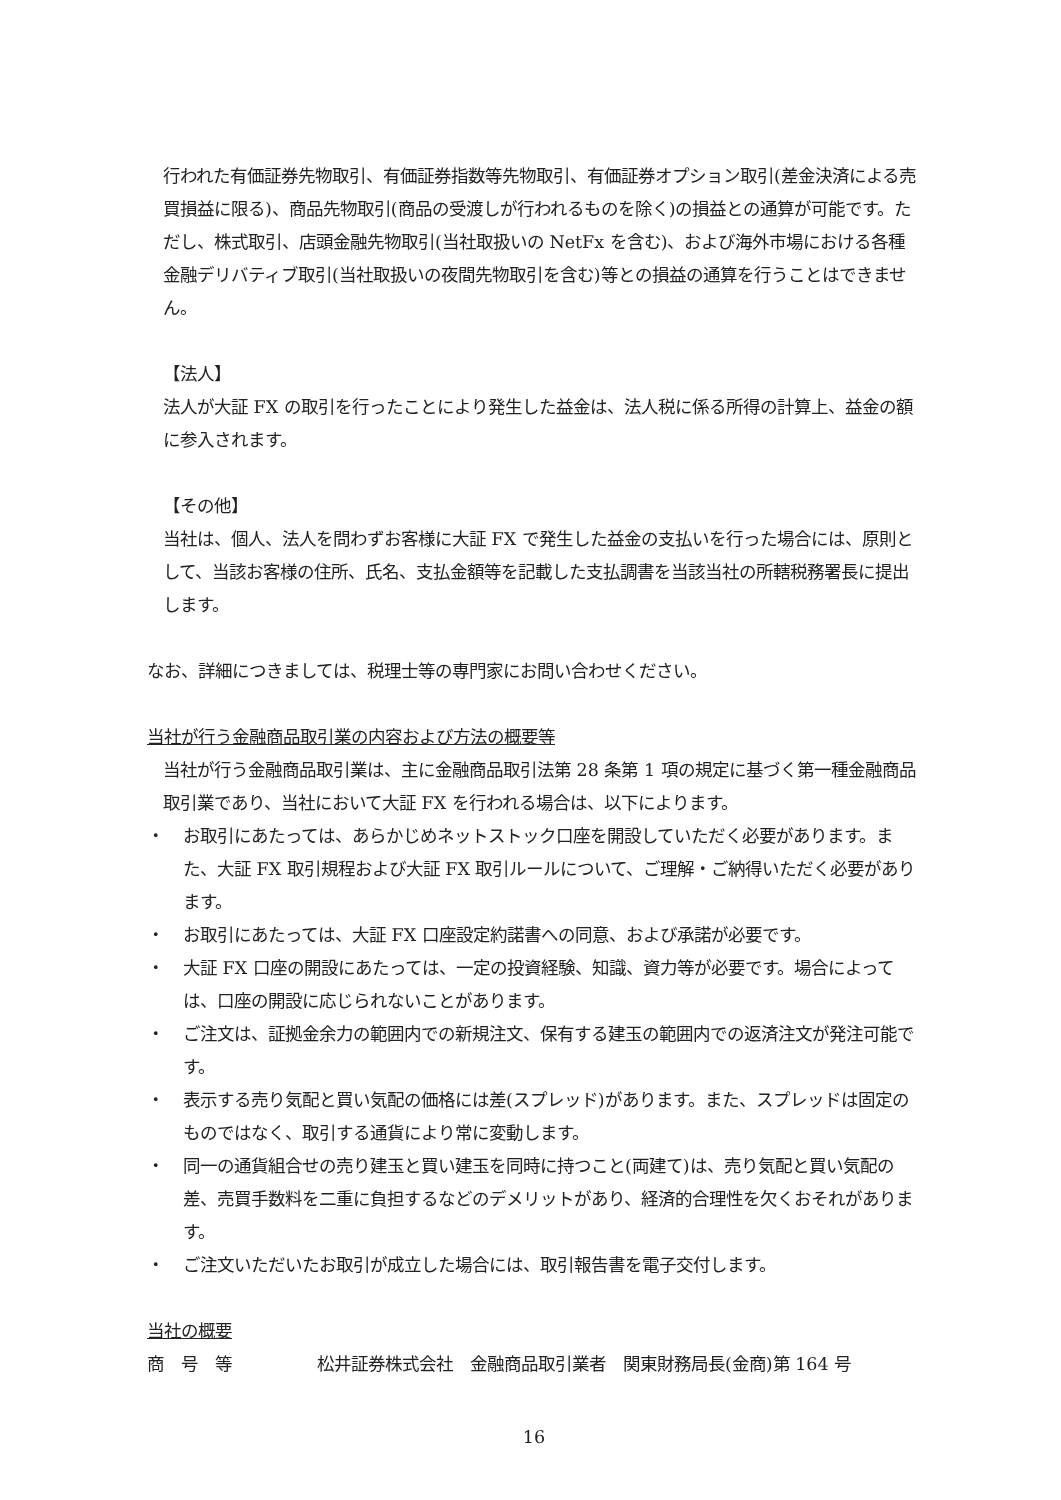行われた有価証券先物取引、有価証券指数等先物取引、有価証券オプション取引(差金決済による売買損益に限る)、商品先物取引(商品の受渡しが行われるものを除く)の損益との通算が可能です。ただし、株式取引、店頭金融先物取引(当社取扱いの NetFx を含む)、および海外市場における各種金融デリバティブ取引(当社取扱いの夜間先物取引を含む)等との損益の通算を行うことはできません。
【法人】
法人が大証 FX の取引を行ったことにより発生した益金は、法人税に係る所得の計算上、益金の額に参入されます。
【その他】
当社は、個人、法人を問わずお客様に大証 FX で発生した益金の支払いを行った場合には、原則として、当該お客様の住所、氏名、支払金額等を記載した支払調書を当該当社の所轄税務署長に提出します。
なお、詳細につきましては、税理士等の専門家にお問い合わせください。
当社が行う金融商品取引業の内容および方法の概要等
当社が行う金融商品取引業は、主に金融商品取引法第 28 条第 1 項の規定に基づく第一種金融商品取引業であり、当社において大証 FX を行われる場合は、以下によります。
・ お取引にあたっては、あらかじめネットストック口座を開設していただく必要があります。また、大証 FX 取引規程および大証 FX 取引ルールについて、ご理解・ご納得いただく必要があります。
・ お取引にあたっては、大証 FX 口座設定約諾書への同意、および承諾が必要です。
・ 大証 FX 口座の開設にあたっては、一定の投資経験、知識、資力等が必要です。場合によっては、口座の開設に応じられないことがあります。
・ ご注文は、証拠金余力の範囲内での新規注文、保有する建玉の範囲内での返済注文が発注可能です。
・ 表示する売り気配と買い気配の価格には差(スプレッド)があります。また、スプレッドは固定のものではなく、取引する通貨により常に変動します。
・ 同一の通貨組合せの売り建玉と買い建玉を同時に持つこと(両建て)は、売り気配と買い気配の差、売買手数料を二重に負担するなどのデメリットがあり、経済的合理性を欠くおそれがあります。
・ ご注文いただいたお取引が成立した場合には、取引報告書を電子交付します。
当社の概要
商　号　等 松井証券株式会社　金融商品取引業者　関東財務局長(金商)第 164 号
16